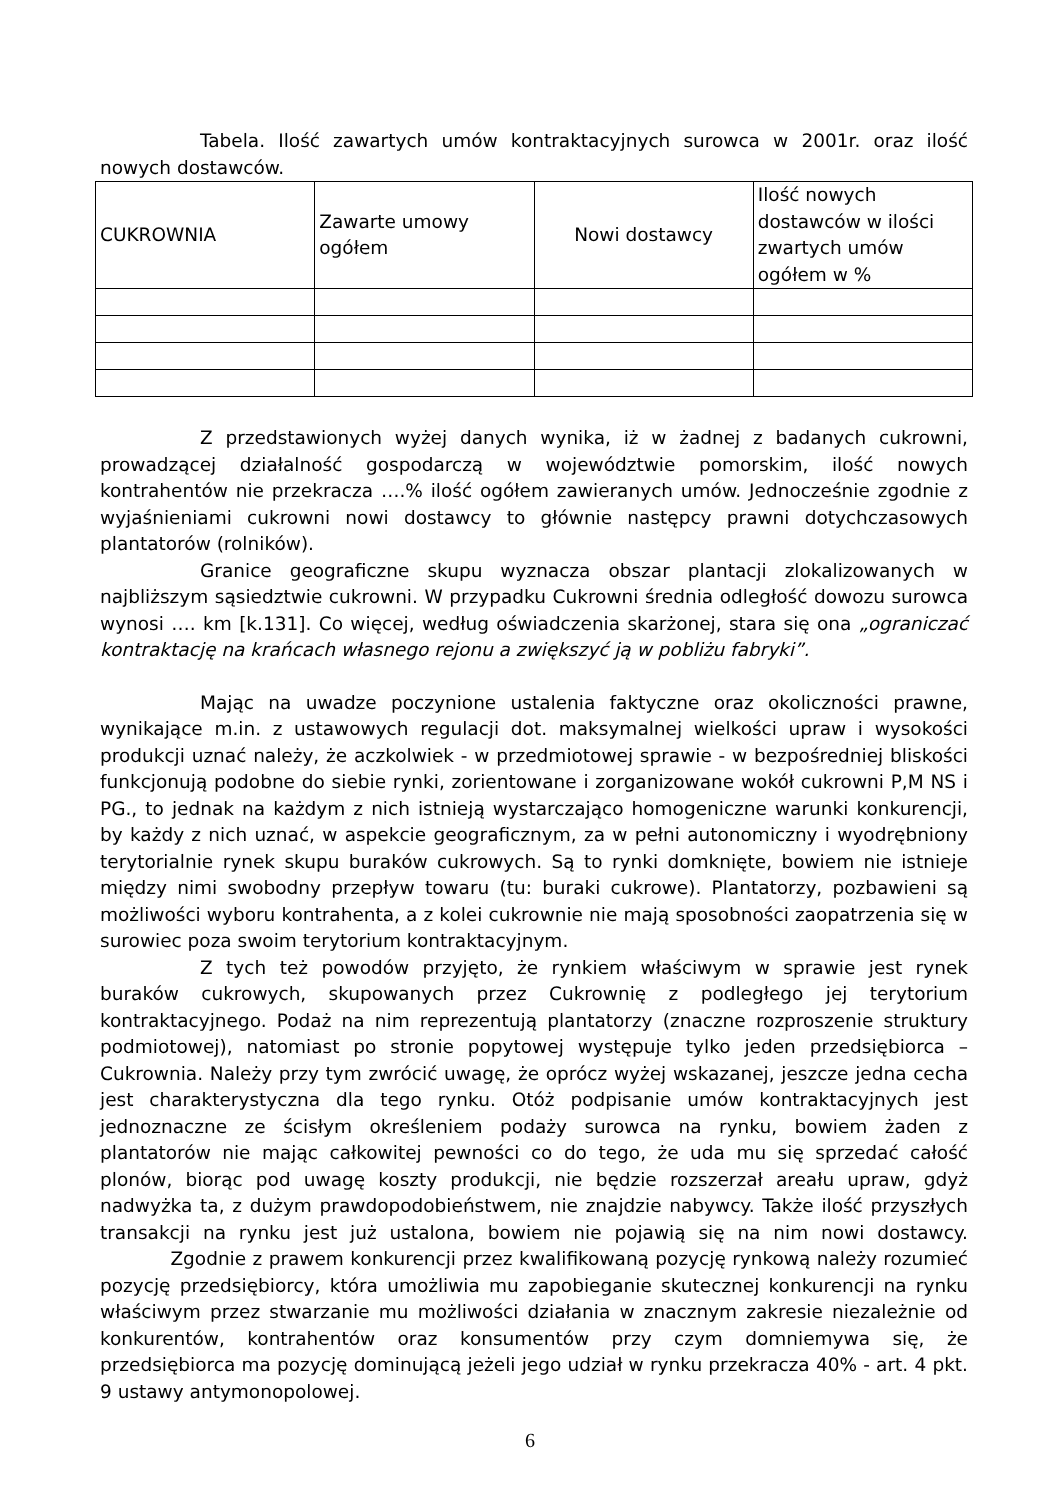Tabela. Ilość zawartych umów kontraktacyjnych surowca w 2001r. oraz ilość nowych dostawców.
| CUKROWNIA | Zawarte umowy ogółem | Nowi dostawcy | Ilość nowych dostawców w ilości zwartych umów ogółem w % |
Z przedstawionych wyżej danych wynika, iż w żadnej z badanych cukrowni, prowadzącej działalność gospodarczą w województwie pomorskim, ilość nowych kontrahentów nie przekracza ….% ilość ogółem zawieranych umów. Jednocześnie zgodnie z wyjaśnieniami cukrowni nowi dostawcy to głównie następcy prawni dotychczasowych plantatorów (rolników).
Granice geograficzne skupu wyznacza obszar plantacji zlokalizowanych w najbliższym sąsiedztwie cukrowni. W przypadku Cukrowni średnia odległość dowozu surowca wynosi …. km [k.131]. Co więcej, według oświadczenia skarżonej, stara się ona „ograniczać kontraktację na krańcach własnego rejonu a zwiększyć ją w pobliżu fabryki”.
Mając na uwadze poczynione ustalenia faktyczne oraz okoliczności prawne, wynikające m.in. z ustawowych regulacji dot. maksymalnej wielkości upraw i wysokości produkcji uznać należy, że aczkolwiek - w przedmiotowej sprawie - w bezpośredniej bliskości funkcjonują podobne do siebie rynki, zorientowane i zorganizowane wokół cukrowni P,M NS i PG., to jednak na każdym z nich istnieją wystarczająco homogeniczne warunki konkurencji, by każdy z nich uznać, w aspekcie geograficznym, za w pełni autonomiczny i wyodrębniony terytorialnie rynek skupu buraków cukrowych. Są to rynki domknięte, bowiem nie istnieje między nimi swobodny przepływ towaru (tu: buraki cukrowe). Plantatorzy, pozbawieni są możliwości wyboru kontrahenta, a z kolei cukrownie nie mają sposobności zaopatrzenia się w surowiec poza swoim terytorium kontraktacyjnym.
Z tych też powodów przyjęto, że rynkiem właściwym w sprawie jest rynek buraków cukrowych, skupowanych przez Cukrownię z podległego jej terytorium kontraktacyjnego. Podaż na nim reprezentują plantatorzy (znaczne rozproszenie struktury podmiotowej), natomiast po stronie popytowej występuje tylko jeden przedsiębiorca – Cukrownia. Należy przy tym zwrócić uwagę, że oprócz wyżej wskazanej, jeszcze jedna cecha jest charakterystyczna dla tego rynku. Otóż podpisanie umów kontraktacyjnych jest jednoznaczne ze ścisłym określeniem podaży surowca na rynku, bowiem żaden z plantatorów nie mając całkowitej pewności co do tego, że uda mu się sprzedać całość plonów, biorąc pod uwagę koszty produkcji, nie będzie rozszerzał areału upraw, gdyż nadwyżka ta, z dużym prawdopodobieństwem, nie znajdzie nabywcy. Także ilość przyszłych transakcji na rynku jest już ustalona, bowiem nie pojawią się na nim nowi dostawcy. Zgodnie z prawem konkurencji przez kwalifikowaną pozycję rynkową należy rozumieć pozycję przedsiębiorcy, która umożliwia mu zapobieganie skutecznej konkurencji na rynku właściwym przez stwarzanie mu możliwości działania w znacznym zakresie niezależnie od konkurentów, kontrahentów oraz konsumentów przy czym domniemywa się, że przedsiębiorca ma pozycję dominującą jeżeli jego udział w rynku przekracza 40% - art. 4 pkt. 9 ustawy antymonopolowej.
6